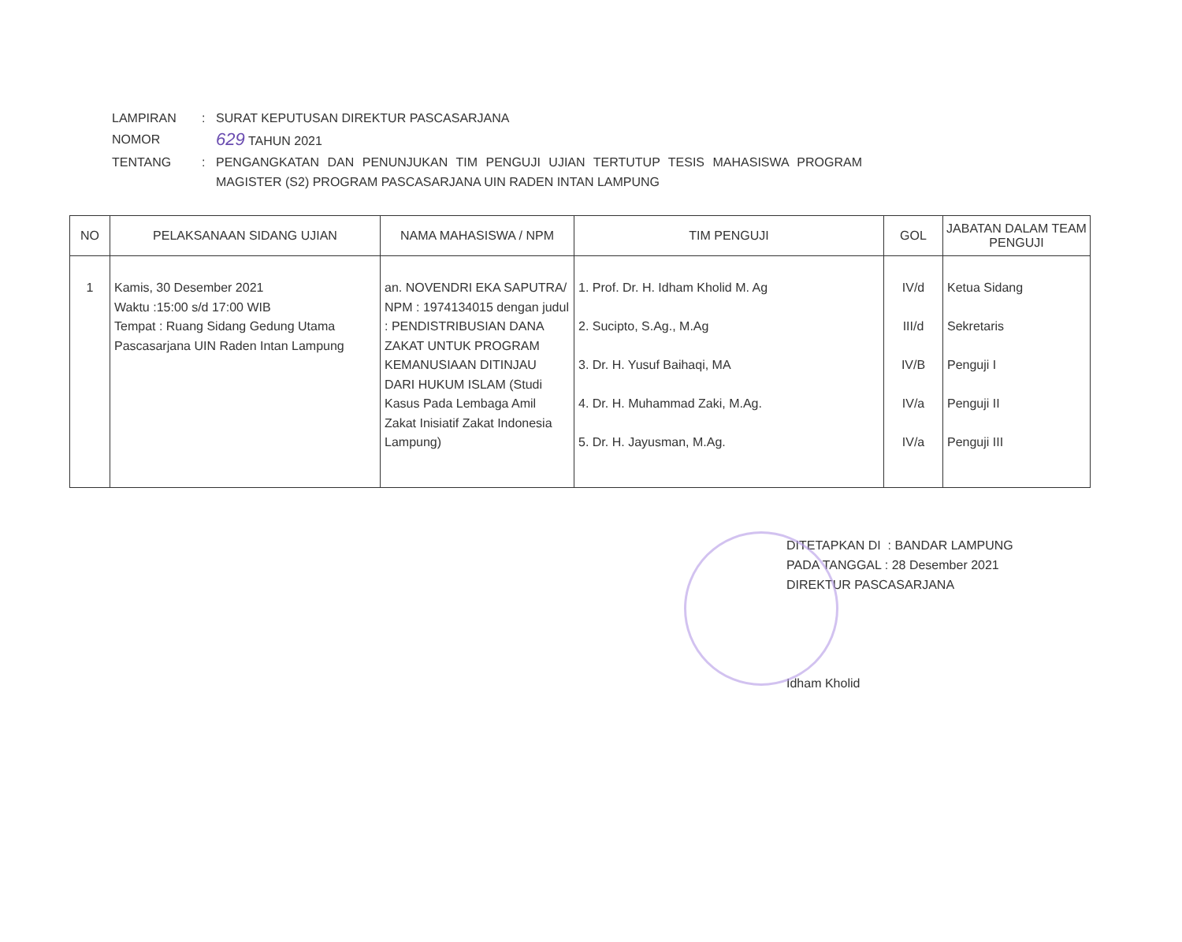| LAMPIRAN | : | SURAT KEPUTUSAN DIREKTUR PASCASARJANA |
| NOMOR | | 629 TAHUN 2021 |
| TENTANG | : | PENGANGKATAN DAN PENUNJUKAN TIM PENGUJI UJIAN TERTUTUP TESIS MAHASISWA PROGRAM MAGISTER (S2) PROGRAM PASCASARJANA UIN RADEN INTAN LAMPUNG |
| NO | PELAKSANAAN SIDANG UJIAN | NAMA MAHASISWA / NPM | TIM PENGUJI | GOL | JABATAN DALAM TEAM PENGUJI |
| --- | --- | --- | --- | --- | --- |
| 1 | Kamis, 30 Desember 2021 Waktu :15:00 s/d 17:00 WIB Tempat : Ruang Sidang Gedung Utama Pascasarjana UIN Raden Intan Lampung | an. NOVENDRI EKA SAPUTRA/ NPM : 1974134015 dengan judul : PENDISTRIBUSIAN DANA ZAKAT UNTUK PROGRAM KEMANUSIAAN DITINJAU DARI HUKUM ISLAM (Studi Kasus Pada Lembaga Amil Zakat Inisiatif Zakat Indonesia Lampung) | 1. Prof. Dr. H. Idham Kholid M. Ag 2. Sucipto, S.Ag., M.Ag 3. Dr. H. Yusuf Baihaqi, MA 4. Dr. H. Muhammad Zaki, M.Ag. 5. Dr. H. Jayusman, M.Ag. | IV/d III/d IV/B IV/a IV/a | Ketua Sidang Sekretaris Penguji I Penguji II Penguji III |
DITETAPKAN DI : BANDAR LAMPUNG
PADA TANGGAL : 28 Desember 2021
DIREKTUR PASCASARJANA
Idham Kholid